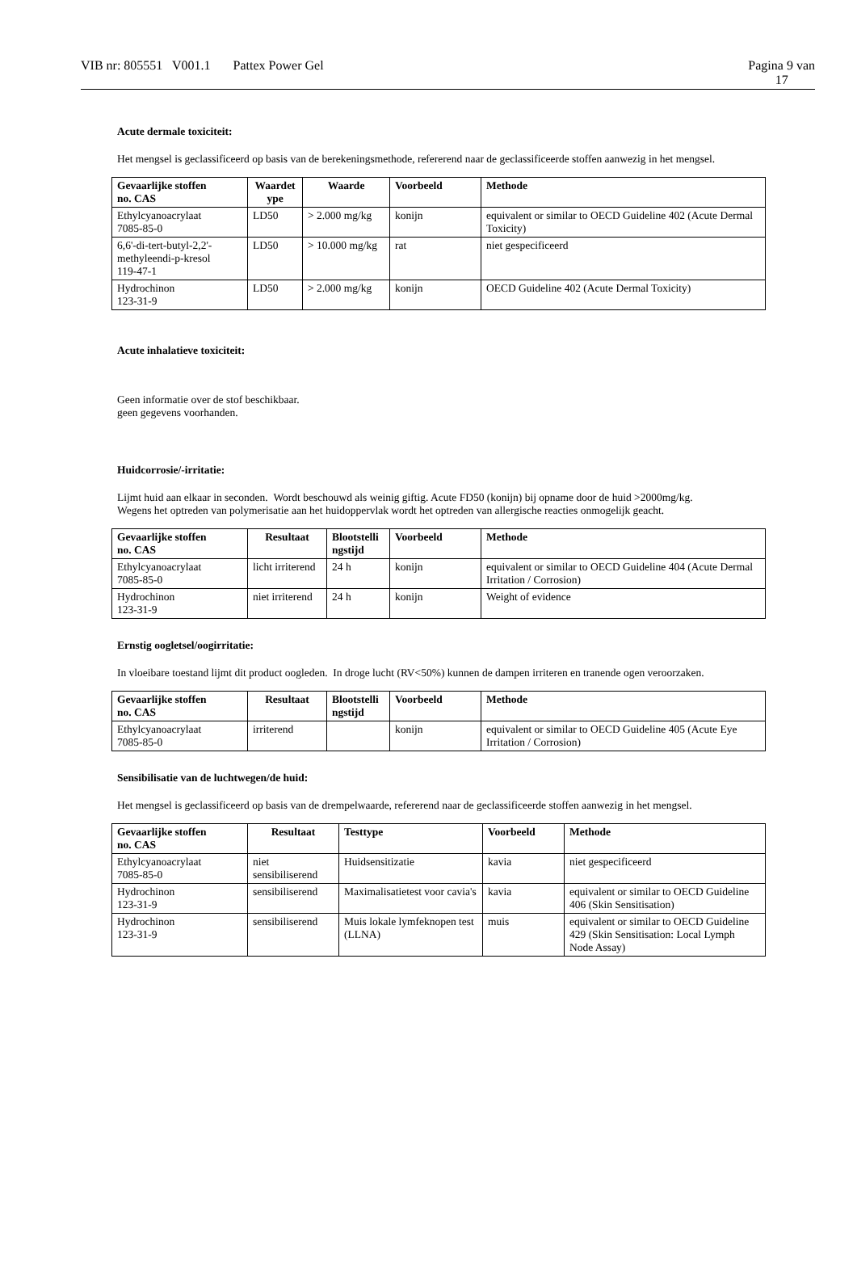VIB nr: 805551 V001.1 Pattex Power Gel
Pagina 9 van
17
Acute dermale toxiciteit:
Het mengsel is geclassificeerd op basis van de berekeningsmethode, refererend naar de geclassificeerde stoffen aanwezig in het mengsel.
| Gevaarlijke stoffen no. CAS | Waardet ype | Waarde | Voorbeeld | Methode |
| --- | --- | --- | --- | --- |
| Ethylcyanoacrylaat 7085-85-0 | LD50 | > 2.000 mg/kg | konijn | equivalent or similar to OECD Guideline 402 (Acute Dermal Toxicity) |
| 6,6'-di-tert-butyl-2,2'-methyleendi-p-kresol 119-47-1 | LD50 | > 10.000 mg/kg | rat | niet gespecificeerd |
| Hydrochinon 123-31-9 | LD50 | > 2.000 mg/kg | konijn | OECD Guideline 402 (Acute Dermal Toxicity) |
Acute inhalatieve toxiciteit:
Geen informatie over de stof beschikbaar.
geen gegevens voorhanden.
Huidcorrosie/-irritatie:
Lijmt huid aan elkaar in seconden. Wordt beschouwd als weinig giftig. Acute FD50 (konijn) bij opname door de huid >2000mg/kg.
Wegens het optreden van polymerisatie aan het huidoppervlak wordt het optreden van allergische reacties onmogelijk geacht.
| Gevaarlijke stoffen no. CAS | Resultaat | Blootstelli ngstijd | Voorbeeld | Methode |
| --- | --- | --- | --- | --- |
| Ethylcyanoacrylaat 7085-85-0 | licht irriterend | 24 h | konijn | equivalent or similar to OECD Guideline 404 (Acute Dermal Irritation / Corrosion) |
| Hydrochinon 123-31-9 | niet irriterend | 24 h | konijn | Weight of evidence |
Ernstig oogletsel/oogirritatie:
In vloeibare toestand lijmt dit product oogleden. In droge lucht (RV<50%) kunnen de dampen irriteren en tranende ogen veroorzaken.
| Gevaarlijke stoffen no. CAS | Resultaat | Blootstelli ngstijd | Voorbeeld | Methode |
| --- | --- | --- | --- | --- |
| Ethylcyanoacrylaat 7085-85-0 | irriterend | | konijn | equivalent or similar to OECD Guideline 405 (Acute Eye Irritation / Corrosion) |
Sensibilisatie van de luchtwegen/de huid:
Het mengsel is geclassificeerd op basis van de drempelwaarde, refererend naar de geclassificeerde stoffen aanwezig in het mengsel.
| Gevaarlijke stoffen no. CAS | Resultaat | Testtype | Voorbeeld | Methode |
| --- | --- | --- | --- | --- |
| Ethylcyanoacrylaat 7085-85-0 | niet sensibiliserend | Huidsensitizatie | kavia | niet gespecificeerd |
| Hydrochinon 123-31-9 | sensibiliserend | Maximalisatietest voor cavia's | kavia | equivalent or similar to OECD Guideline 406 (Skin Sensitisation) |
| Hydrochinon 123-31-9 | sensibiliserend | Muis lokale lymfeknopen test (LLNA) | muis | equivalent or similar to OECD Guideline 429 (Skin Sensitisation: Local Lymph Node Assay) |